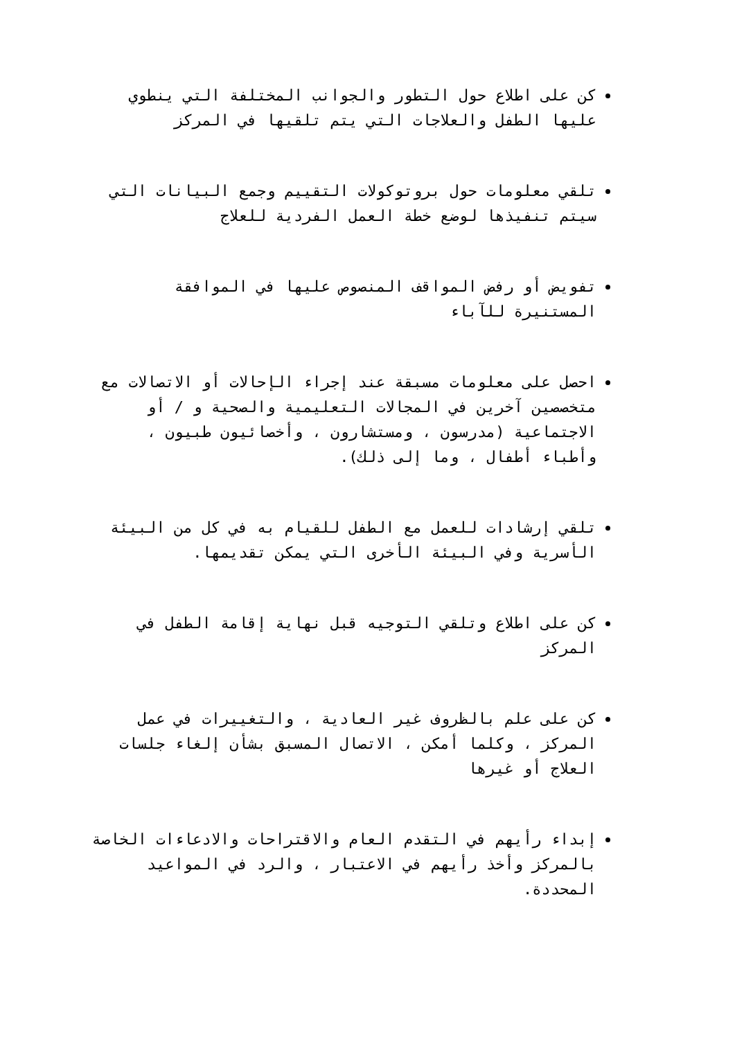كن على اطلاع حول التطور والجوانب المختلفة التي ينطوي عليها الطفل والعلاجات التي يتم تلقيها في المركز
تلقي معلومات حول بروتوكولات التقييم وجمع البيانات التي سيتم تنفيذها لوضع خطة العمل الفردية للعلاج
تفويض أو رفض المواقف المنصوص عليها في الموافقة المستنيرة للآباء
احصل على معلومات مسبقة عند إجراء الإحالات أو الاتصالات مع متخصصين آخرين في المجالات التعليمية والصحية و / أو الاجتماعية (مدرسون ، ومستشارون ، وأخصائيون طبيون ، وأطباء أطفال ، وما إلى ذلك).
تلقي إرشادات للعمل مع الطفل للقيام به في كل من البيئة الأسرية وفي البيئة الأخرى التي يمكن تقديمها.
كن على اطلاع وتلقي التوجيه قبل نهاية إقامة الطفل في المركز
كن على علم بالظروف غير العادية ، والتغييرات في عمل المركز ، وكلما أمكن ، الاتصال المسبق بشأن إلغاء جلسات العلاج أو غيرها
إبداء رأيهم في التقدم العام والاقتراحات والادعاءات الخاصة بالمركز وأخذ رأيهم في الاعتبار ، والرد في المواعيد المحددة.